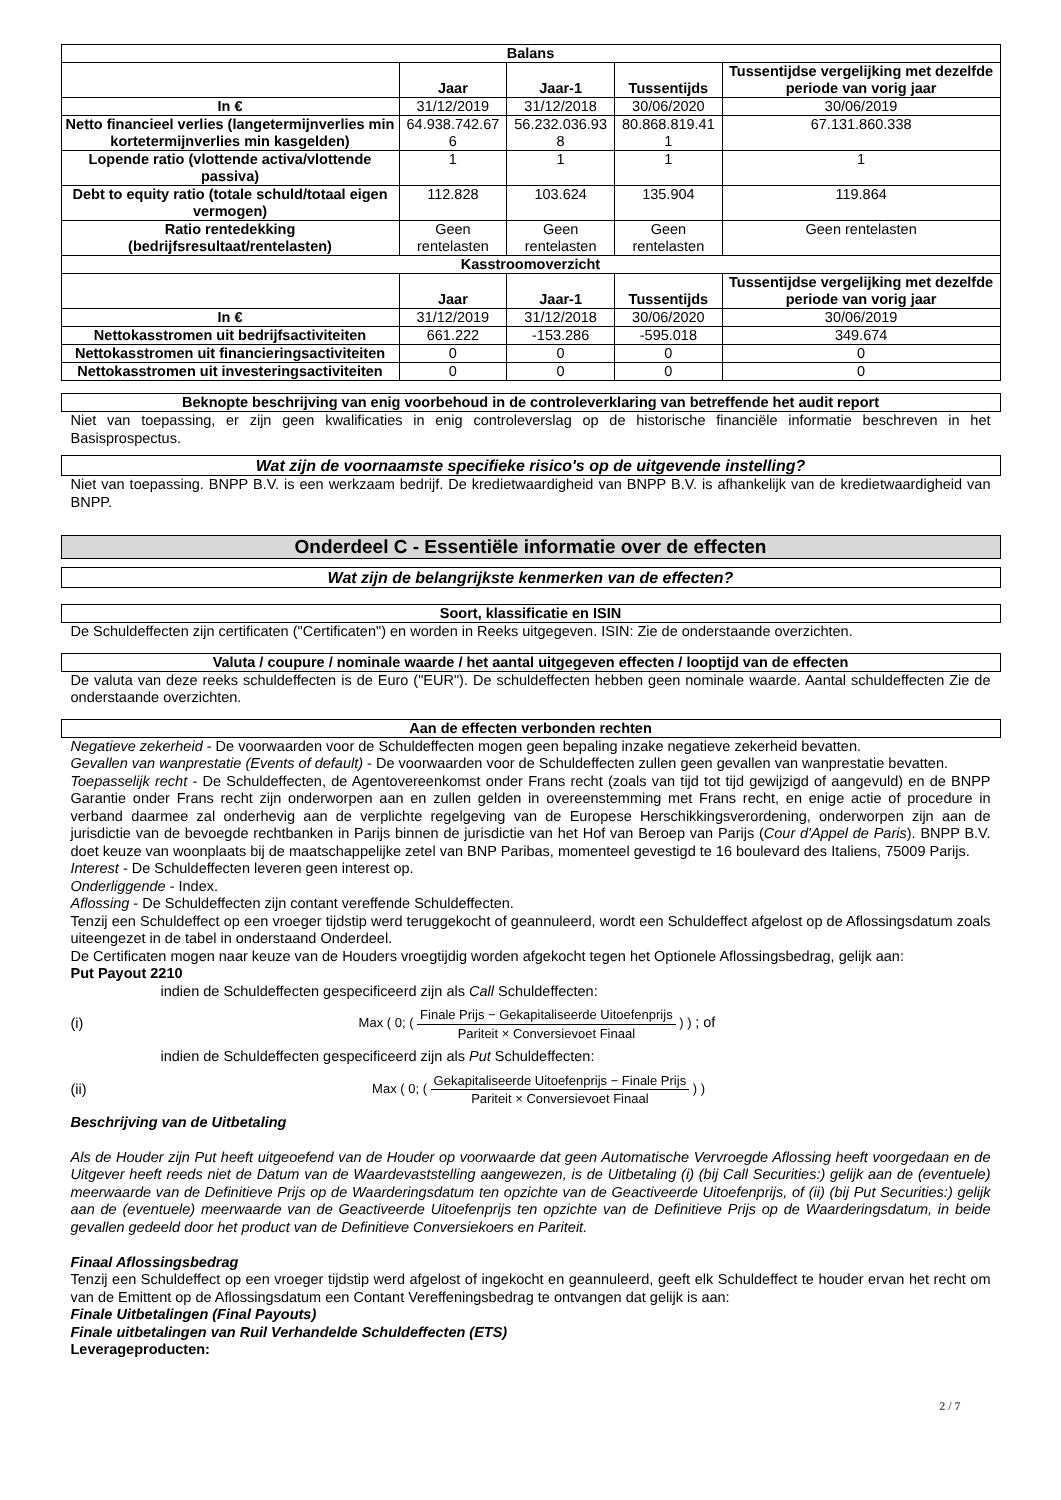| Balans | | | | |
| --- | --- | --- | --- | --- |
| | Jaar | Jaar-1 | Tussentijds | Tussentijdse vergelijking met dezelfde periode van vorig jaar |
| In € | 31/12/2019 | 31/12/2018 | 30/06/2020 | 30/06/2019 |
| Netto financieel verlies (langetermijnverlies min kortetermijnverlies min kasgelden) | 64.938.742.67 6 | 56.232.036.93 8 | 80.868.819.41 1 | 67.131.860.338 |
| Lopende ratio (vlottende activa/vlottende passiva) | 1 | 1 | 1 | 1 |
| Debt to equity ratio (totale schuld/totaal eigen vermogen) | 112.828 | 103.624 | 135.904 | 119.864 |
| Ratio rentedekking (bedrijfsresultaat/rentelasten) | Geen rentelasten | Geen rentelasten | Geen rentelasten | Geen rentelasten |
| Kasstroomoverzicht | | | | |
| | Jaar | Jaar-1 | Tussentijds | Tussentijdse vergelijking met dezelfde periode van vorig jaar |
| In € | 31/12/2019 | 31/12/2018 | 30/06/2020 | 30/06/2019 |
| Nettokasstromen uit bedrijfsactiviteiten | 661.222 | -153.286 | -595.018 | 349.674 |
| Nettokasstromen uit financieringsactiviteiten | 0 | 0 | 0 | 0 |
| Nettokasstromen uit investeringsactiviteiten | 0 | 0 | 0 | 0 |
Beknopte beschrijving van enig voorbehoud in de controleverklaring van betreffende het audit report
Niet van toepassing, er zijn geen kwalificaties in enig controleverslag op de historische financiële informatie beschreven in het Basisprospectus.
Wat zijn de voornaamste specifieke risico's op de uitgevende instelling?
Niet van toepassing. BNPP B.V. is een werkzaam bedrijf. De kredietwaardigheid van BNPP B.V. is afhankelijk van de kredietwaardigheid van BNPP.
Onderdeel C - Essentiële informatie over de effecten
Wat zijn de belangrijkste kenmerken van de effecten?
Soort, klassificatie en ISIN
De Schuldeffecten zijn certificaten ("Certificaten") en worden in Reeks uitgegeven. ISIN: Zie de onderstaande overzichten.
Valuta / coupure / nominale waarde / het aantal uitgegeven effecten / looptijd van de effecten
De valuta van deze reeks schuldeffecten is de Euro ("EUR"). De schuldeffecten hebben geen nominale waarde. Aantal schuldeffecten Zie de onderstaande overzichten.
Aan de effecten verbonden rechten
Negatieve zekerheid - De voorwaarden voor de Schuldeffecten mogen geen bepaling inzake negatieve zekerheid bevatten.
Gevallen van wanprestatie (Events of default) - De voorwaarden voor de Schuldeffecten zullen geen gevallen van wanprestatie bevatten.
Toepasselijk recht - De Schuldeffecten, de Agentovereenkomst onder Frans recht (zoals van tijd tot tijd gewijzigd of aangevuld) en de BNPP Garantie onder Frans recht zijn onderworpen aan en zullen gelden in overeenstemming met Frans recht, en enige actie of procedure in verband daarmee zal onderhevig aan de verplichte regelgeving van de Europese Herschikkingsverordening, onderworpen zijn aan de jurisdictie van de bevoegde rechtbanken in Parijs binnen de jurisdictie van het Hof van Beroep van Parijs (Cour d'Appel de Paris). BNPP B.V. doet keuze van woonplaats bij de maatschappelijke zetel van BNP Paribas, momenteel gevestigd te 16 boulevard des Italiens, 75009 Parijs.
Interest - De Schuldeffecten leveren geen interest op.
Onderliggende - Index.
Aflossing - De Schuldeffecten zijn contant vereffende Schuldeffecten.
Tenzij een Schuldeffect op een vroeger tijdstip werd teruggekocht of geannuleerd, wordt een Schuldeffect afgelost op de Aflossingsdatum zoals uiteengezet in de tabel in onderstaand Onderdeel.
De Certificaten mogen naar keuze van de Houders vroegtijdig worden afgekocht tegen het Optionele Aflossingsbedrag, gelijk aan:
Put Payout 2210
indien de Schuldeffecten gespecificeerd zijn als Call Schuldeffecten:
(i)
Max ( 0; ( Finale Prijs − Gekapitaliseerde Uitoefenprijs Pariteit × Conversievoet Finaal ) ) ; of
indien de Schuldeffecten gespecificeerd zijn als Put Schuldeffecten:
(ii)
Max ( 0; ( Gekapitaliseerde Uitoefenprijs − Finale Prijs Pariteit × Conversievoet Finaal ) )
Beschrijving van de Uitbetaling
Als de Houder zijn Put heeft uitgeoefend van de Houder op voorwaarde dat geen Automatische Vervroegde Aflossing heeft voorgedaan en de Uitgever heeft reeds niet de Datum van de Waardevaststelling aangewezen, is de Uitbetaling (i) (bij Call Securities:) gelijk aan de (eventuele) meerwaarde van de Definitieve Prijs op de Waarderingsdatum ten opzichte van de Geactiveerde Uitoefenprijs, of (ii) (bij Put Securities:) gelijk aan de (eventuele) meerwaarde van de Geactiveerde Uitoefenprijs ten opzichte van de Definitieve Prijs op de Waarderingsdatum, in beide gevallen gedeeld door het product van de Definitieve Conversiekoers en Pariteit.
Finaal Aflossingsbedrag
Tenzij een Schuldeffect op een vroeger tijdstip werd afgelost of ingekocht en geannuleerd, geeft elk Schuldeffect te houder ervan het recht om van de Emittent op de Aflossingsdatum een Contant Vereffeningsbedrag te ontvangen dat gelijk is aan:
Finale Uitbetalingen (Final Payouts)
Finale uitbetalingen van Ruil Verhandelde Schuldeffecten (ETS)
Leverageproducten:
2 / 7